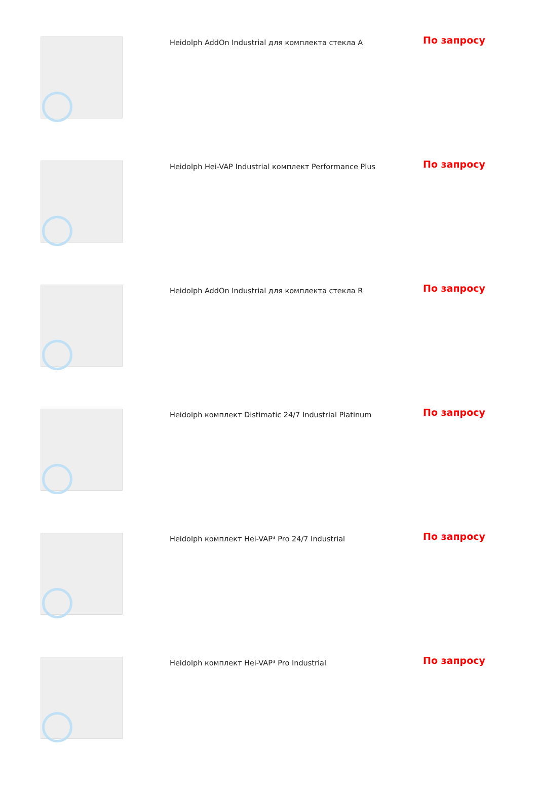| | Heidolph AddOn Industrial для комплекта стекла A | По запросу |
| | Heidolph Hei-VAP Industrial комплект Performance Plus | По запросу |
| | Heidolph AddOn Industrial для комплекта стекла R | По запросу |
| | Heidolph комплект Distimatic 24/7 Industrial Platinum | По запросу |
| | Heidolph комплект Hei-VAP³ Pro 24/7 Industrial | По запросу |
| | Heidolph комплект Hei-VAP³ Pro Industrial | По запросу |